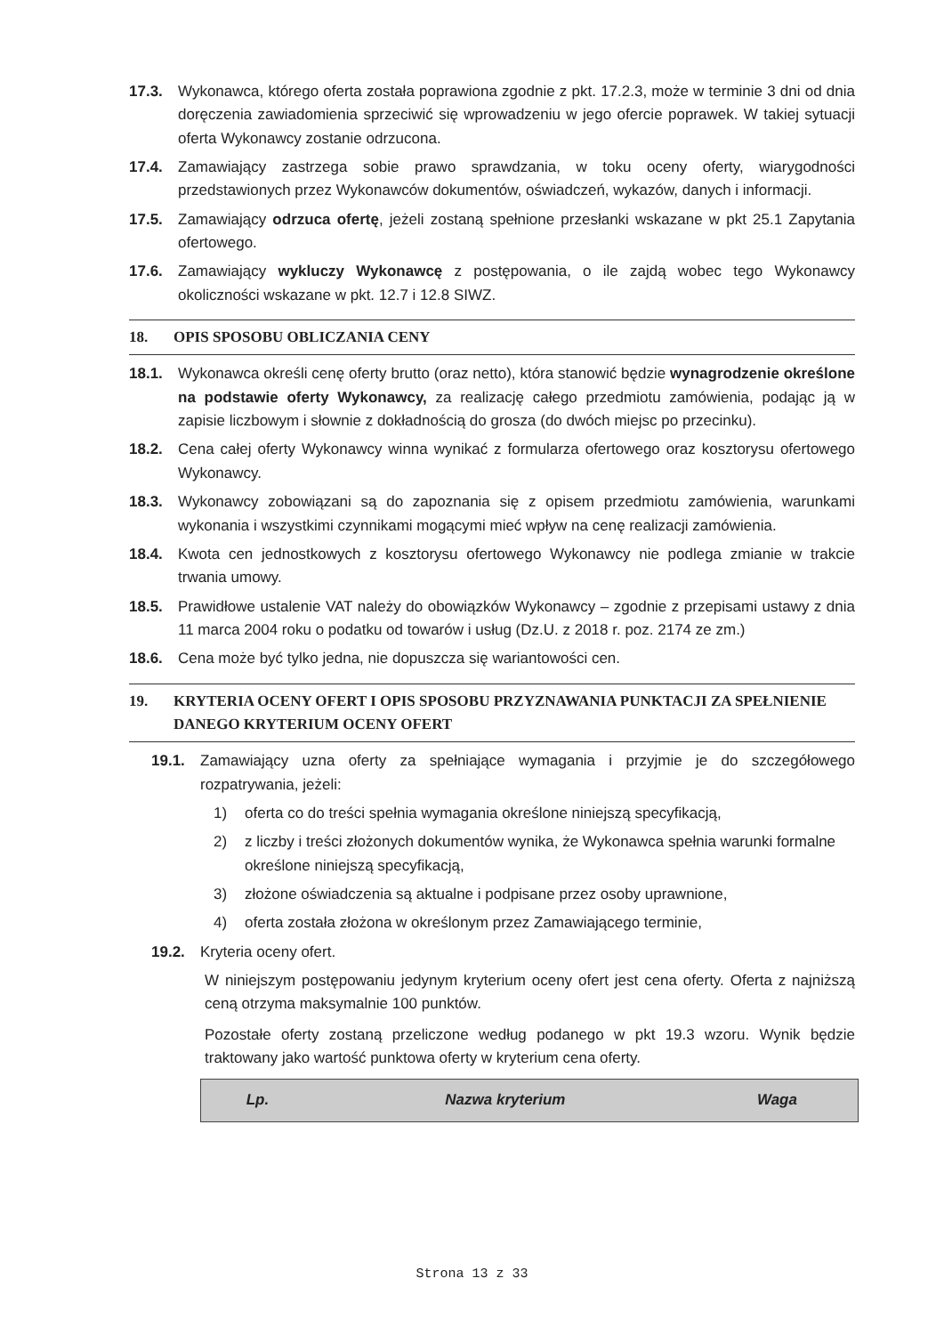17.3. Wykonawca, którego oferta została poprawiona zgodnie z pkt. 17.2.3, może w terminie 3 dni od dnia doręczenia zawiadomienia sprzeciwić się wprowadzeniu w jego ofercie poprawek. W takiej sytuacji oferta Wykonawcy zostanie odrzucona.
17.4. Zamawiający zastrzega sobie prawo sprawdzania, w toku oceny oferty, wiarygodności przedstawionych przez Wykonawców dokumentów, oświadczeń, wykazów, danych i informacji.
17.5. Zamawiający odrzuca ofertę, jeżeli zostaną spełnione przesłanki wskazane w pkt 25.1 Zapytania ofertowego.
17.6. Zamawiający wykluczy Wykonawcę z postępowania, o ile zajdą wobec tego Wykonawcy okoliczności wskazane w pkt. 12.7 i 12.8 SIWZ.
18. OPIS SPOSOBU OBLICZANIA CENY
18.1. Wykonawca określi cenę oferty brutto (oraz netto), która stanowić będzie wynagrodzenie określone na podstawie oferty Wykonawcy, za realizację całego przedmiotu zamówienia, podając ją w zapisie liczbowym i słownie z dokładnością do grosza (do dwóch miejsc po przecinku).
18.2. Cena całej oferty Wykonawcy winna wynikać z formularza ofertowego oraz kosztorysu ofertowego Wykonawcy.
18.3. Wykonawcy zobowiązani są do zapoznania się z opisem przedmiotu zamówienia, warunkami wykonania i wszystkimi czynnikami mogącymi mieć wpływ na cenę realizacji zamówienia.
18.4. Kwota cen jednostkowych z kosztorysu ofertowego Wykonawcy nie podlega zmianie w trakcie trwania umowy.
18.5. Prawidłowe ustalenie VAT należy do obowiązków Wykonawcy – zgodnie z przepisami ustawy z dnia 11 marca 2004 roku o podatku od towarów i usług (Dz.U. z 2018 r. poz. 2174 ze zm.)
18.6. Cena może być tylko jedna, nie dopuszcza się wariantowości cen.
19. KRYTERIA OCENY OFERT I OPIS SPOSOBU PRZYZNAWANIA PUNKTACJI ZA SPEŁNIENIE DANEGO KRYTERIUM OCENY OFERT
19.1. Zamawiający uzna oferty za spełniające wymagania i przyjmie je do szczegółowego rozpatrywania, jeżeli:
1) oferta co do treści spełnia wymagania określone niniejszą specyfikacją,
2) z liczby i treści złożonych dokumentów wynika, że Wykonawca spełnia warunki formalne określone niniejszą specyfikacją,
3) złożone oświadczenia są aktualne i podpisane przez osoby uprawnione,
4) oferta została złożona w określonym przez Zamawiającego terminie,
19.2. Kryteria oceny ofert.
W niniejszym postępowaniu jedynym kryterium oceny ofert jest cena oferty. Oferta z najniższą ceną otrzyma maksymalnie 100 punktów.
Pozostałe oferty zostaną przeliczone według podanego w pkt 19.3 wzoru. Wynik będzie traktowany jako wartość punktowa oferty w kryterium cena oferty.
| Lp. | Nazwa kryterium | Waga |
| --- | --- | --- |
Strona 13 z 33